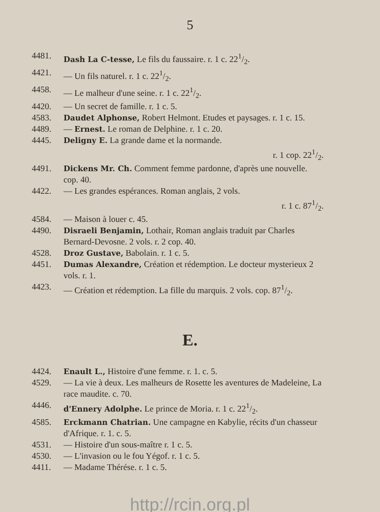5
4481. Dash La C-tesse, Le fils du faussaire. r. 1 c. 221/2.
4421. — Un fils naturel. r. 1 c. 221/2.
4458. — Le malheur d'une seine. r. 1 c. 221/2.
4420. — Un secret de famille. r. 1 c. 5.
4583. Daudet Alphonse, Robert Helmont. Etudes et paysages. r. 1 c. 15.
4489. — Ernest. Le roman de Delphine. r. 1 c. 20.
4445. Deligny E. La grande dame et la normande.
r. 1 cop. 221/2.
4491. Dickens Mr. Ch. Comment femme pardonne, d'après une nouvelle. cop. 40.
4422. — Les grandes espérances. Roman anglais, 2 vols.
r. 1 c. 871/2.
4584. — Maison à louer c. 45.
4490. Disraeli Benjamin, Lothair, Roman anglais traduit par Charles Bernard-Devosne. 2 vols. r. 2 cop. 40.
4528. Droz Gustave, Babolain. r. 1 c. 5.
4451. Dumas Alexandre, Création et rédemption. Le docteur mysterieux 2 vols. r. 1.
4423. — Création et rédemption. La fille du marquis. 2 vols. cop. 871/2.
E.
4424. Enault L., Histoire d'une femme. r. 1. c. 5.
4529. — La vie à deux. Les malheurs de Rosette les aventures de Madeleine, La race maudite. c. 70.
4446. d'Ennery Adolphe. Le prince de Moria. r. 1 c. 221/2.
4585. Erckmann Chatrian. Une campagne en Kabylie, récits d'un chasseur d'Afrique. r. 1. c. 5.
4531. — Histoire d'un sous-maître r. 1 c. 5.
4530. — L'invasion ou le fou Yégof. r. 1 c. 5.
4411. — Madame Thérése. r. 1 c. 5.
http://rcin.org.pl